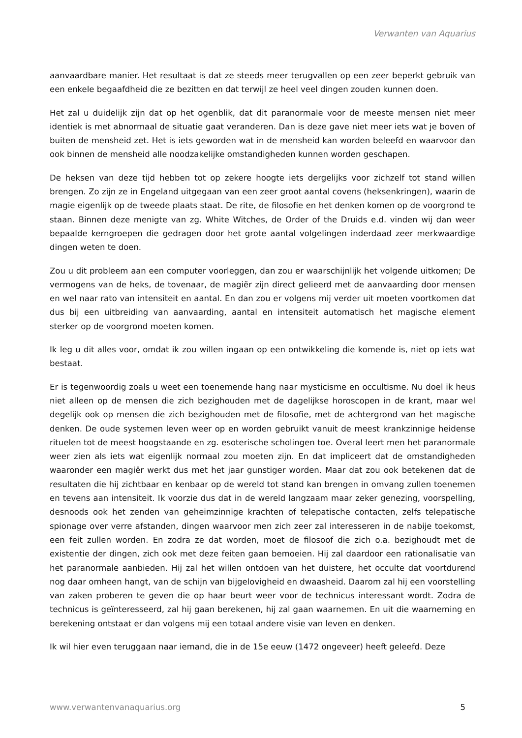Verwanten van Aquarius
aanvaardbare manier. Het resultaat is dat ze steeds meer terugvallen op een zeer beperkt gebruik van een enkele begaafdheid die ze bezitten en dat terwijl ze heel veel dingen zouden kunnen doen.
Het zal u duidelijk zijn dat op het ogenblik, dat dit paranormale voor de meeste mensen niet meer identiek is met abnormaal de situatie gaat veranderen. Dan is deze gave niet meer iets wat je boven of buiten de mensheid zet. Het is iets geworden wat in de mensheid kan worden beleefd en waarvoor dan ook binnen de mensheid alle noodzakelijke omstandigheden kunnen worden geschapen.
De heksen van deze tijd hebben tot op zekere hoogte iets dergelijks voor zichzelf tot stand willen brengen. Zo zijn ze in Engeland uitgegaan van een zeer groot aantal covens (heksenkringen), waarin de magie eigenlijk op de tweede plaats staat. De rite, de filosofie en het denken komen op de voorgrond te staan. Binnen deze menigte van zg. White Witches, de Order of the Druids e.d. vinden wij dan weer bepaalde kerngroepen die gedragen door het grote aantal volgelingen inderdaad zeer merkwaardige dingen weten te doen.
Zou u dit probleem aan een computer voorleggen, dan zou er waarschijnlijk het volgende uitkomen; De vermogens van de heks, de tovenaar, de magiër zijn direct gelieerd met de aanvaarding door mensen en wel naar rato van intensiteit en aantal. En dan zou er volgens mij verder uit moeten voortkomen dat dus bij een uitbreiding van aanvaarding, aantal en intensiteit automatisch het magische element sterker op de voorgrond moeten komen.
Ik leg u dit alles voor, omdat ik zou willen ingaan op een ontwikkeling die komende is, niet op iets wat bestaat.
Er is tegenwoordig zoals u weet een toenemende hang naar mysticisme en occultisme. Nu doel ik heus niet alleen op de mensen die zich bezighouden met de dagelijkse horoscopen in de krant, maar wel degelijk ook op mensen die zich bezighouden met de filosofie, met de achtergrond van het magische denken. De oude systemen leven weer op en worden gebruikt vanuit de meest krankzinnige heidense rituelen tot de meest hoogstaande en zg. esoterische scholingen toe. Overal leert men het paranormale weer zien als iets wat eigenlijk normaal zou moeten zijn. En dat impliceert dat de omstandigheden waaronder een magiër werkt dus met het jaar gunstiger worden. Maar dat zou ook betekenen dat de resultaten die hij zichtbaar en kenbaar op de wereld tot stand kan brengen in omvang zullen toenemen en tevens aan intensiteit. Ik voorzie dus dat in de wereld langzaam maar zeker genezing, voorspelling, desnoods ook het zenden van geheimzinnige krachten of telepatische contacten, zelfs telepatische spionage over verre afstanden, dingen waarvoor men zich zeer zal interesseren in de nabije toekomst, een feit zullen worden. En zodra ze dat worden, moet de filosoof die zich o.a. bezighoudt met de existentie der dingen, zich ook met deze feiten gaan bemoeien. Hij zal daardoor een rationalisatie van het paranormale aanbieden. Hij zal het willen ontdoen van het duistere, het occulte dat voortdurend nog daar omheen hangt, van de schijn van bijgelovigheid en dwaasheid. Daarom zal hij een voorstelling van zaken proberen te geven die op haar beurt weer voor de technicus interessant wordt. Zodra de technicus is geïnteresseerd, zal hij gaan berekenen, hij zal gaan waarnemen. En uit die waarneming en berekening ontstaat er dan volgens mij een totaal andere visie van leven en denken.
Ik wil hier even teruggaan naar iemand, die in de 15e eeuw (1472 ongeveer) heeft geleefd. Deze
www.verwantenvanaquarius.org 5